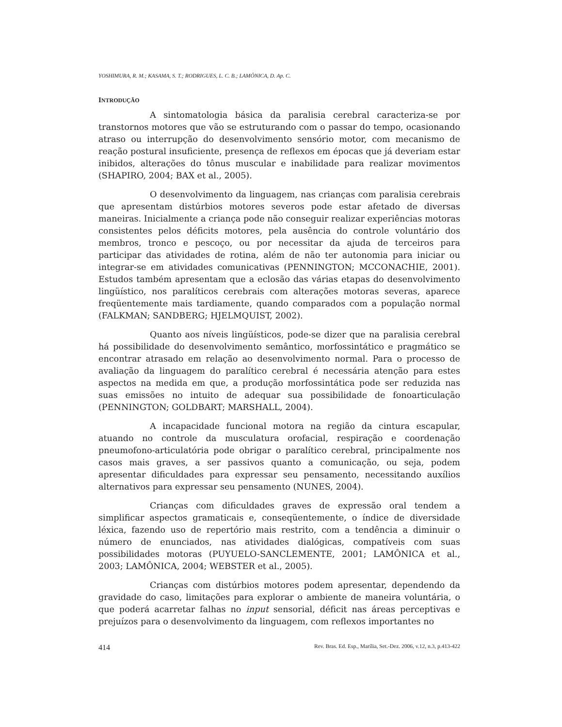YOSHIMURA, R. M.; KASAMA, S. T.; RODRIGUES, L. C. B.; LAMÔNICA, D. Ap. C.
INTRODUÇÃO
A sintomatologia básica da paralisia cerebral caracteriza-se por transtornos motores que vão se estruturando com o passar do tempo, ocasionando atraso ou interrupção do desenvolvimento sensório motor, com mecanismo de reação postural insuficiente, presença de reflexos em épocas que já deveriam estar inibidos, alterações do tônus muscular e inabilidade para realizar movimentos (SHAPIRO, 2004; BAX et al., 2005).
O desenvolvimento da linguagem, nas crianças com paralisia cerebrais que apresentam distúrbios motores severos pode estar afetado de diversas maneiras. Inicialmente a criança pode não conseguir realizar experiências motoras consistentes pelos déficits motores, pela ausência do controle voluntário dos membros, tronco e pescoço, ou por necessitar da ajuda de terceiros para participar das atividades de rotina, além de não ter autonomia para iniciar ou integrar-se em atividades comunicativas (PENNINGTON; MCCONACHIE, 2001). Estudos também apresentam que a eclosão das várias etapas do desenvolvimento lingüístico, nos paralíticos cerebrais com alterações motoras severas, aparece freqüentemente mais tardiamente, quando comparados com a população normal (FALKMAN; SANDBERG; HJELMQUIST, 2002).
Quanto aos níveis lingüísticos, pode-se dizer que na paralisia cerebral há possibilidade do desenvolvimento semântico, morfossintático e pragmático se encontrar atrasado em relação ao desenvolvimento normal. Para o processo de avaliação da linguagem do paralítico cerebral é necessária atenção para estes aspectos na medida em que, a produção morfossintática pode ser reduzida nas suas emissões no intuito de adequar sua possibilidade de fonoarticulação (PENNINGTON; GOLDBART; MARSHALL, 2004).
A incapacidade funcional motora na região da cintura escapular, atuando no controle da musculatura orofacial, respiração e coordenação pneumofono-articulatória pode obrigar o paralítico cerebral, principalmente nos casos mais graves, a ser passivos quanto a comunicação, ou seja, podem apresentar dificuldades para expressar seu pensamento, necessitando auxílios alternativos para expressar seu pensamento (NUNES, 2004).
Crianças com dificuldades graves de expressão oral tendem a simplificar aspectos gramaticais e, conseqüentemente, o índice de diversidade léxica, fazendo uso de repertório mais restrito, com a tendência a diminuir o número de enunciados, nas atividades dialógicas, compatíveis com suas possibilidades motoras (PUYUELO-SANCLEMENTE, 2001; LAMÔNICA et al., 2003; LAMÔNICA, 2004; WEBSTER et al., 2005).
Crianças com distúrbios motores podem apresentar, dependendo da gravidade do caso, limitações para explorar o ambiente de maneira voluntária, o que poderá acarretar falhas no input sensorial, déficit nas áreas perceptivas e prejuízos para o desenvolvimento da linguagem, com reflexos importantes no
414 Rev. Bras. Ed. Esp., Marília, Set.-Dez. 2006, v.12, n.3, p.413-422